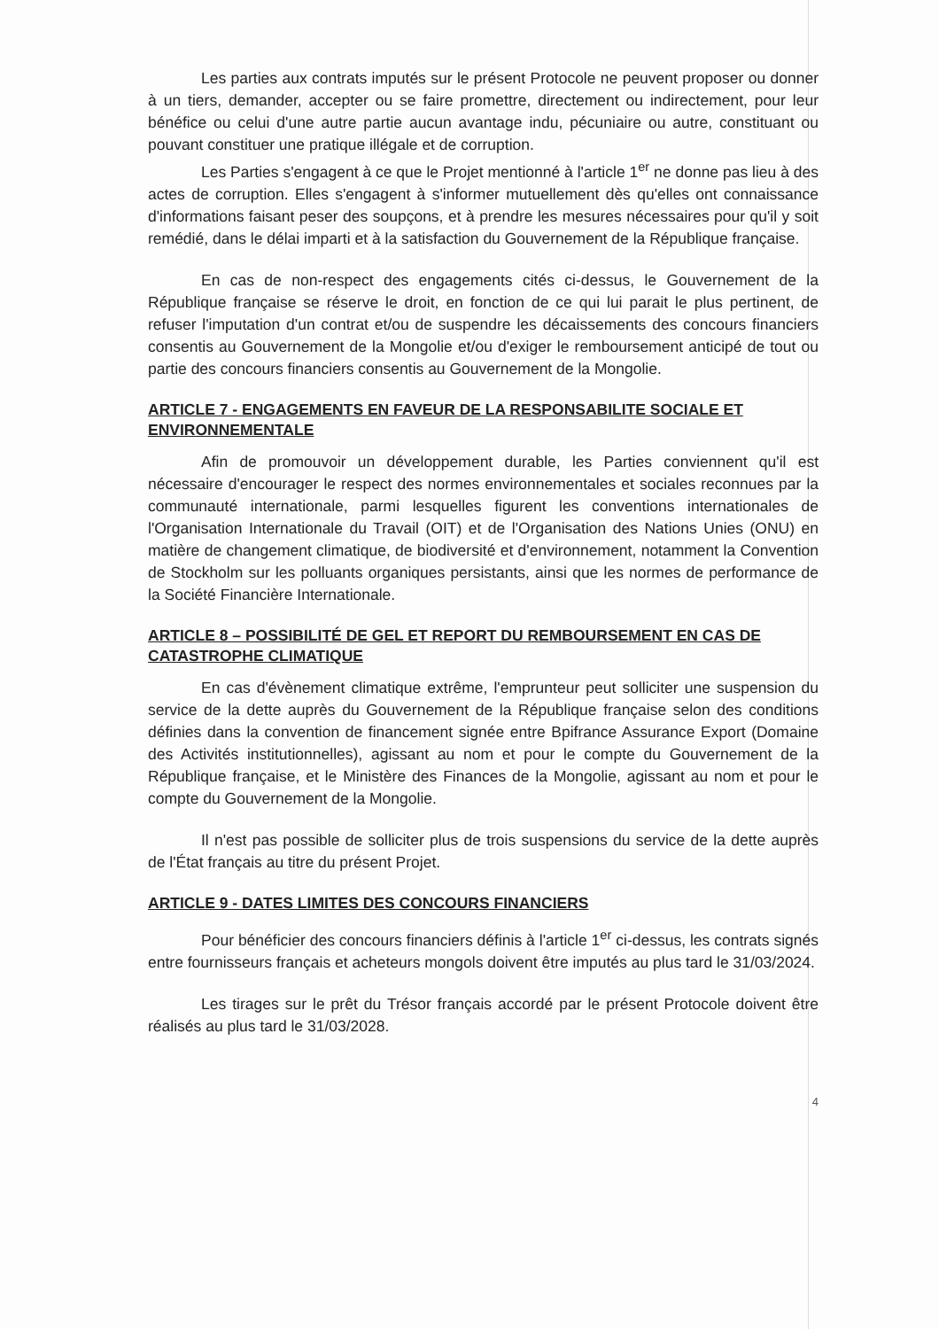Les parties aux contrats imputés sur le présent Protocole ne peuvent proposer ou donner à un tiers, demander, accepter ou se faire promettre, directement ou indirectement, pour leur bénéfice ou celui d'une autre partie aucun avantage indu, pécuniaire ou autre, constituant ou pouvant constituer une pratique illégale et de corruption.
Les Parties s'engagent à ce que le Projet mentionné à l'article 1<sup>er</sup> ne donne pas lieu à des actes de corruption. Elles s'engagent à s'informer mutuellement dès qu'elles ont connaissance d'informations faisant peser des soupçons, et à prendre les mesures nécessaires pour qu'il y soit remédié, dans le délai imparti et à la satisfaction du Gouvernement de la République française.
En cas de non-respect des engagements cités ci-dessus, le Gouvernement de la République française se réserve le droit, en fonction de ce qui lui parait le plus pertinent, de refuser l'imputation d'un contrat et/ou de suspendre les décaissements des concours financiers consentis au Gouvernement de la Mongolie et/ou d'exiger le remboursement anticipé de tout ou partie des concours financiers consentis au Gouvernement de la Mongolie.
ARTICLE 7 - ENGAGEMENTS EN FAVEUR DE LA RESPONSABILITE SOCIALE ET ENVIRONNEMENTALE
Afin de promouvoir un développement durable, les Parties conviennent qu'il est nécessaire d'encourager le respect des normes environnementales et sociales reconnues par la communauté internationale, parmi lesquelles figurent les conventions internationales de l'Organisation Internationale du Travail (OIT) et de l'Organisation des Nations Unies (ONU) en matière de changement climatique, de biodiversité et d'environnement, notamment la Convention de Stockholm sur les polluants organiques persistants, ainsi que les normes de performance de la Société Financière Internationale.
ARTICLE 8 – POSSIBILITÉ DE GEL ET REPORT DU REMBOURSEMENT EN CAS DE CATASTROPHE CLIMATIQUE
En cas d'évènement climatique extrême, l'emprunteur peut solliciter une suspension du service de la dette auprès du Gouvernement de la République française selon des conditions définies dans la convention de financement signée entre Bpifrance Assurance Export (Domaine des Activités institutionnelles), agissant au nom et pour le compte du Gouvernement de la République française, et le Ministère des Finances de la Mongolie, agissant au nom et pour le compte du Gouvernement de la Mongolie.
Il n'est pas possible de solliciter plus de trois suspensions du service de la dette auprès de l'État français au titre du présent Projet.
ARTICLE 9 - DATES LIMITES DES CONCOURS FINANCIERS
Pour bénéficier des concours financiers définis à l'article 1<sup>er</sup> ci-dessus, les contrats signés entre fournisseurs français et acheteurs mongols doivent être imputés au plus tard le 31/03/2024.
Les tirages sur le prêt du Trésor français accordé par le présent Protocole doivent être réalisés au plus tard le 31/03/2028.
4